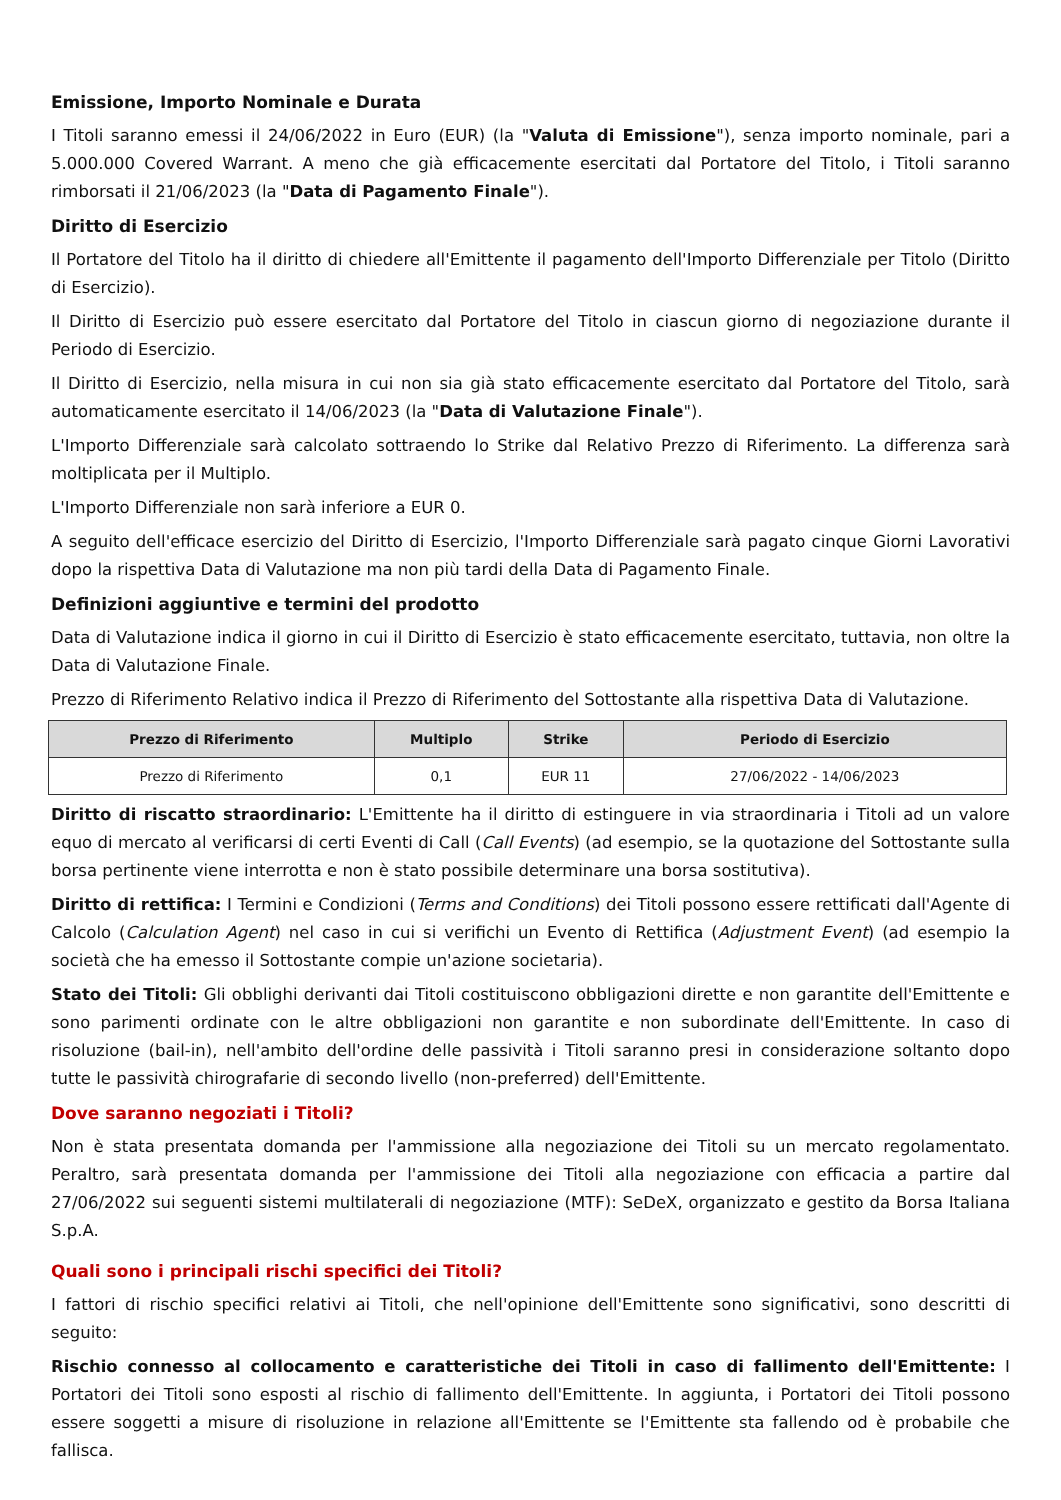Emissione, Importo Nominale e Durata
I Titoli saranno emessi il 24/06/2022 in Euro (EUR) (la "Valuta di Emissione"), senza importo nominale, pari a 5.000.000 Covered Warrant. A meno che già efficacemente esercitati dal Portatore del Titolo, i Titoli saranno rimborsati il 21/06/2023 (la "Data di Pagamento Finale").
Diritto di Esercizio
Il Portatore del Titolo ha il diritto di chiedere all'Emittente il pagamento dell'Importo Differenziale per Titolo (Diritto di Esercizio).
Il Diritto di Esercizio può essere esercitato dal Portatore del Titolo in ciascun giorno di negoziazione durante il Periodo di Esercizio.
Il Diritto di Esercizio, nella misura in cui non sia già stato efficacemente esercitato dal Portatore del Titolo, sarà automaticamente esercitato il 14/06/2023 (la "Data di Valutazione Finale").
L'Importo Differenziale sarà calcolato sottraendo lo Strike dal Relativo Prezzo di Riferimento. La differenza sarà moltiplicata per il Multiplo.
L'Importo Differenziale non sarà inferiore a EUR 0.
A seguito dell'efficace esercizio del Diritto di Esercizio, l'Importo Differenziale sarà pagato cinque Giorni Lavorativi dopo la rispettiva Data di Valutazione ma non più tardi della Data di Pagamento Finale.
Definizioni aggiuntive e termini del prodotto
Data di Valutazione indica il giorno in cui il Diritto di Esercizio è stato efficacemente esercitato, tuttavia, non oltre la Data di Valutazione Finale.
Prezzo di Riferimento Relativo indica il Prezzo di Riferimento del Sottostante alla rispettiva Data di Valutazione.
| Prezzo di Riferimento | Multiplo | Strike | Periodo di Esercizio |
| --- | --- | --- | --- |
| Prezzo di Riferimento | 0,1 | EUR 11 | 27/06/2022 - 14/06/2023 |
Diritto di riscatto straordinario: L'Emittente ha il diritto di estinguere in via straordinaria i Titoli ad un valore equo di mercato al verificarsi di certi Eventi di Call (Call Events) (ad esempio, se la quotazione del Sottostante sulla borsa pertinente viene interrotta e non è stato possibile determinare una borsa sostitutiva).
Diritto di rettifica: I Termini e Condizioni (Terms and Conditions) dei Titoli possono essere rettificati dall'Agente di Calcolo (Calculation Agent) nel caso in cui si verifichi un Evento di Rettifica (Adjustment Event) (ad esempio la società che ha emesso il Sottostante compie un'azione societaria).
Stato dei Titoli: Gli obblighi derivanti dai Titoli costituiscono obbligazioni dirette e non garantite dell'Emittente e sono parimenti ordinate con le altre obbligazioni non garantite e non subordinate dell'Emittente. In caso di risoluzione (bail-in), nell'ambito dell'ordine delle passività i Titoli saranno presi in considerazione soltanto dopo tutte le passività chirografarie di secondo livello (non-preferred) dell'Emittente.
Dove saranno negoziati i Titoli?
Non è stata presentata domanda per l'ammissione alla negoziazione dei Titoli su un mercato regolamentato. Peraltro, sarà presentata domanda per l'ammissione dei Titoli alla negoziazione con efficacia a partire dal 27/06/2022 sui seguenti sistemi multilaterali di negoziazione (MTF): SeDeX, organizzato e gestito da Borsa Italiana S.p.A.
Quali sono i principali rischi specifici dei Titoli?
I fattori di rischio specifici relativi ai Titoli, che nell'opinione dell'Emittente sono significativi, sono descritti di seguito:
Rischio connesso al collocamento e caratteristiche dei Titoli in caso di fallimento dell'Emittente: I Portatori dei Titoli sono esposti al rischio di fallimento dell'Emittente. In aggiunta, i Portatori dei Titoli possono essere soggetti a misure di risoluzione in relazione all'Emittente se l'Emittente sta fallendo od è probabile che fallisca.